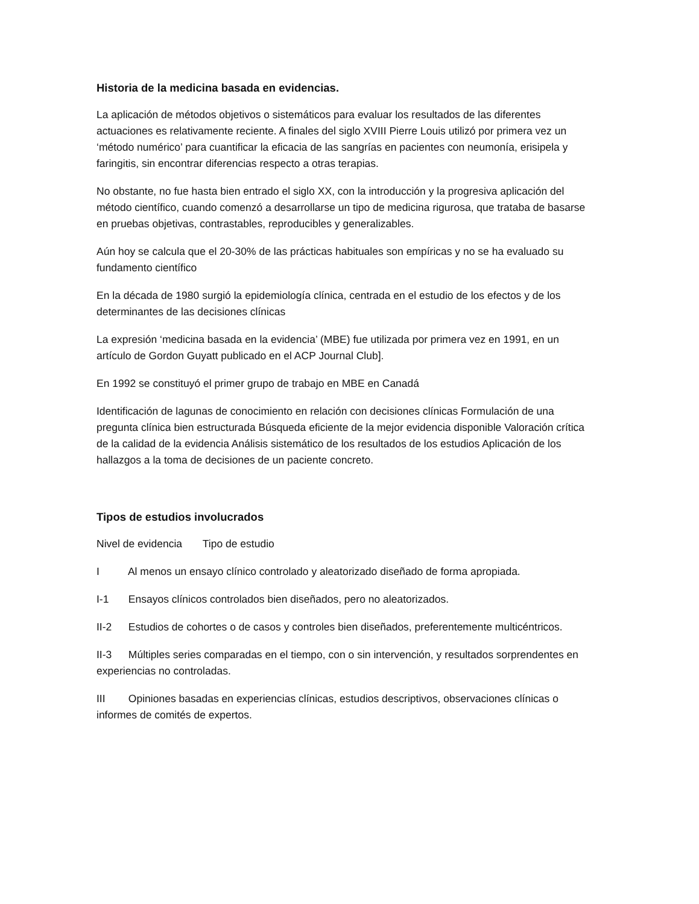Historia de la medicina basada en evidencias.
La aplicación de métodos objetivos o sistemáticos para evaluar los resultados de las diferentes actuaciones es relativamente reciente. A finales del siglo XVIII Pierre Louis utilizó por primera vez un ‘método numérico’ para cuantificar la eficacia de las sangrías en pacientes con neumonía, erisipela y faringitis, sin encontrar diferencias respecto a otras terapias.
No obstante, no fue hasta bien entrado el siglo XX, con la introducción y la progresiva aplicación del método científico, cuando comenzó a desarrollarse un tipo de medicina rigurosa, que trataba de basarse en pruebas objetivas, contrastables, reproducibles y generalizables.
Aún hoy se calcula que el 20-30% de las prácticas habituales son empíricas y no se ha evaluado su fundamento científico
En la década de 1980 surgió la epidemiología clínica, centrada en el estudio de los efectos y de los determinantes de las decisiones clínicas
La expresión ‘medicina basada en la evidencia’ (MBE) fue utilizada por primera vez en 1991, en un artículo de Gordon Guyatt publicado en el ACP Journal Club].
En 1992 se constituyó el primer grupo de trabajo en MBE en Canadá
Identificación de lagunas de conocimiento en relación con decisiones clínicas Formulación de una pregunta clínica bien estructurada Búsqueda eficiente de la mejor evidencia disponible Valoración crítica de la calidad de la evidencia Análisis sistemático de los resultados de los estudios Aplicación de los hallazgos a la toma de decisiones de un paciente concreto.
Tipos de estudios involucrados
Nivel de evidencia Tipo de estudio
I Al menos un ensayo clínico controlado y aleatorizado diseñado de forma apropiada.
I-1 Ensayos clínicos controlados bien diseñados, pero no aleatorizados.
II-2 Estudios de cohortes o de casos y controles bien diseñados, preferentemente multicéntricos.
II-3 Múltiples series comparadas en el tiempo, con o sin intervención, y resultados sorprendentes en experiencias no controladas.
III Opiniones basadas en experiencias clínicas, estudios descriptivos, observaciones clínicas o informes de comités de expertos.